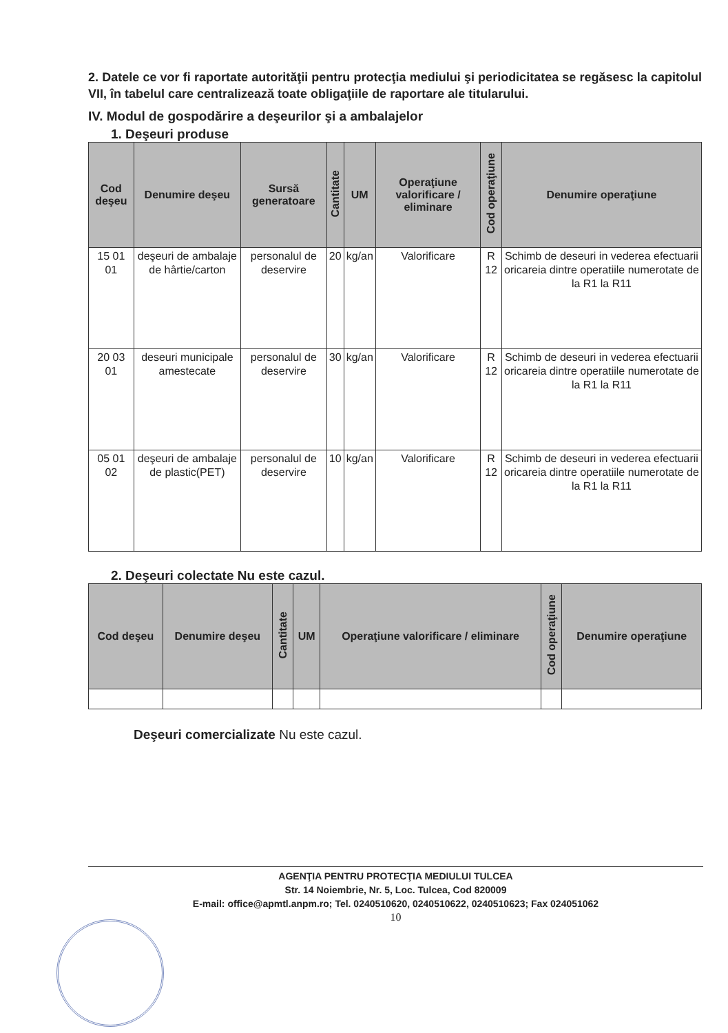2. Datele ce vor fi raportate autorităţii pentru protecţia mediului şi periodicitatea se regăsesc la capitolul VII, în tabelul care centralizează toate obligaţiile de raportare ale titularului.
IV. Modul de gospodărire a deşeurilor şi a ambalajelor
1. Deşeuri produse
| Cod deşeu | Denumire deşeu | Sursă generatoare | Cantitate | UM | Operaţiune valorificare / eliminare | Cod operaţiune | Denumire operaţiune |
| --- | --- | --- | --- | --- | --- | --- | --- |
| 15 01 01 | deşeuri de ambalaje de hârtie/carton | personalul de deservire | 20 | kg/an | Valorificare | R 12 | Schimb de deseuri in vederea efectuarii oricareia dintre operatiile numerotate de la R1 la R11 |
| 20 03 01 | deseuri municipale amestecate | personalul de deservire | 30 | kg/an | Valorificare | R 12 | Schimb de deseuri in vederea efectuarii oricareia dintre operatiile numerotate de la R1 la R11 |
| 05 01 02 | deşeuri de ambalaje de plastic(PET) | personalul de deservire | 10 | kg/an | Valorificare | R 12 | Schimb de deseuri in vederea efectuarii oricareia dintre operatiile numerotate de la R1 la R11 |
2. Deşeuri colectate Nu este cazul.
| Cod deşeu | Denumire deşeu | Cantitate | UM | Operaţiune valorificare / eliminare | Cod operaţiune | Denumire operaţiune |
| --- | --- | --- | --- | --- | --- | --- |
Deşeuri comercializate Nu este cazul.
AGENŢIA PENTRU PROTECŢIA MEDIULUI TULCEA
Str. 14 Noiembrie, Nr. 5, Loc. Tulcea, Cod 820009
E-mail: office@apmtl.anpm.ro; Tel. 0240510620, 0240510622, 0240510623; Fax 024051062
10